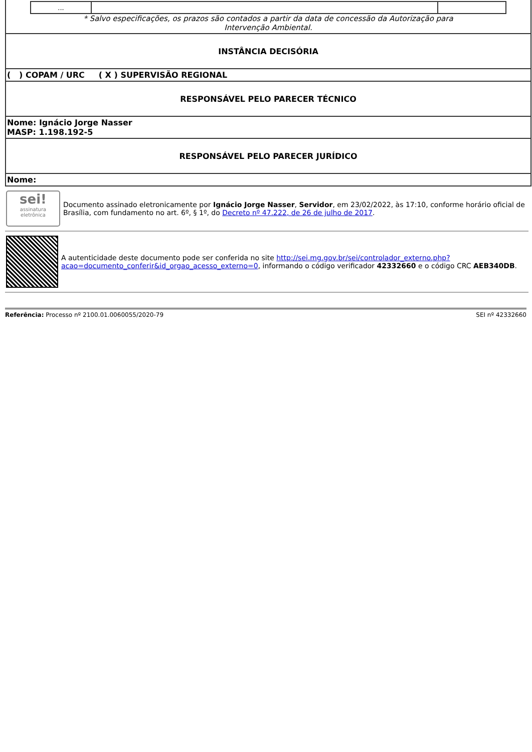| / ... / / / * Salvo especificações, os prazos são contados a partir da data de concessão da Autorização para Intervenção Ambiental. |
| INSTÂNCIA DECISÓRIA |
| ( ) COPAM / URC ( X ) SUPERVISÃO REGIONAL |
| RESPONSÁVEL PELO PARECER TÉCNICO |
| Nome: Ignácio Jorge Nasser MASP: 1.198.192-5 |
| RESPONSÁVEL PELO PARECER JURÍDICO |
| Nome: |
sei!
assinatura eletrônica
Documento assinado eletronicamente por Ignácio Jorge Nasser, Servidor, em 23/02/2022, às 17:10, conforme horário oficial de Brasília, com fundamento no art. 6º, § 1º, do Decreto nº 47.222, de 26 de julho de 2017.
A autenticidade deste documento pode ser conferida no site http://sei.mg.gov.br/sei/controlador_externo.php?acao=documento_conferir&id_orgao_acesso_externo=0, informando o código verificador 42332660 e o código CRC AEB340DB.
Referência: Processo nº 2100.01.0060055/2020-79 SEI nº 42332660